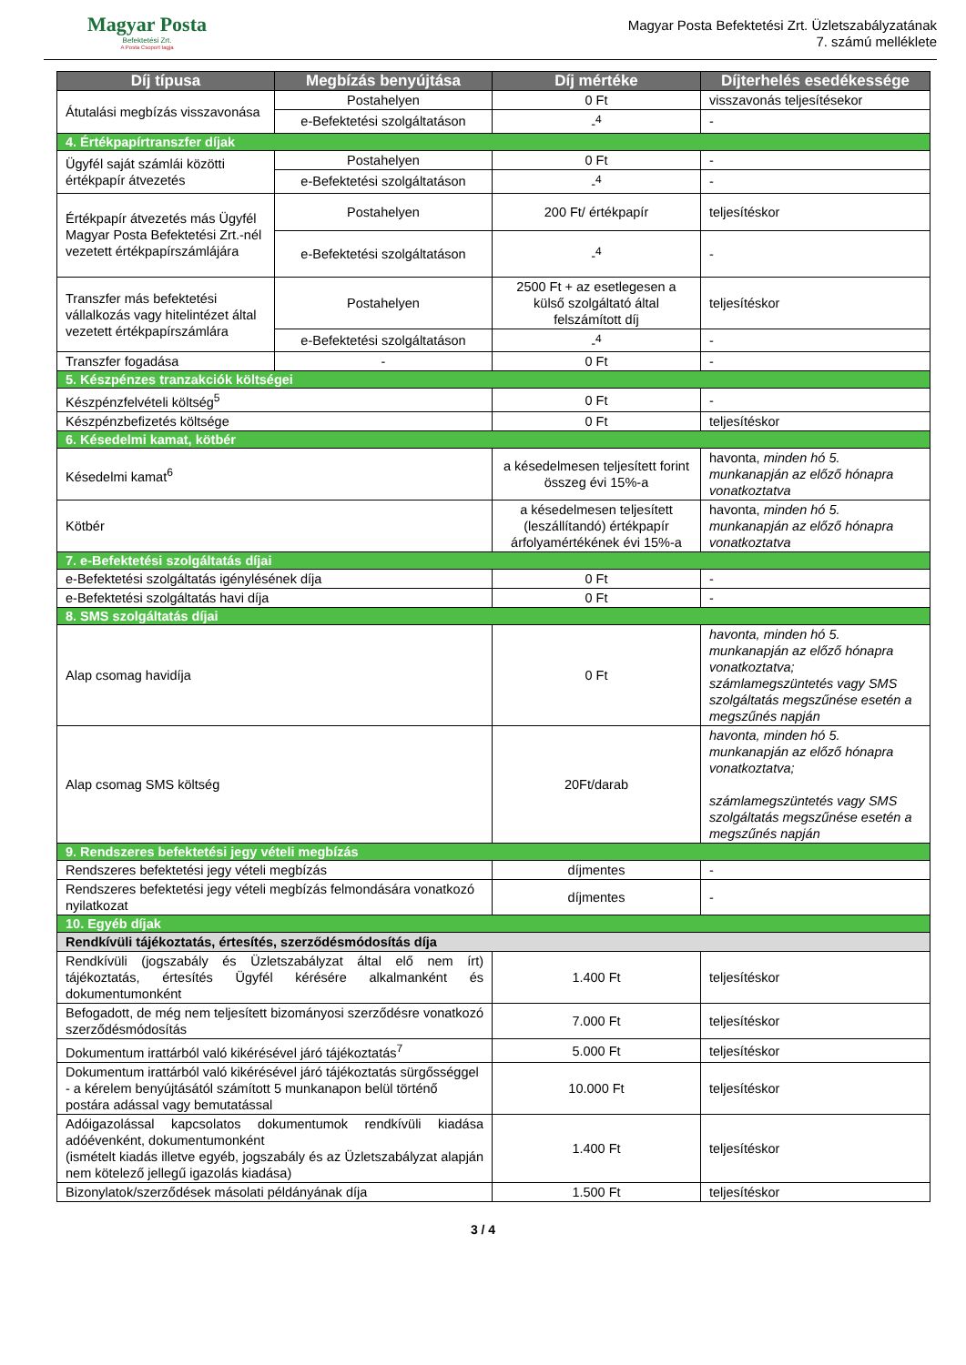Magyar Posta
Befektetési Zrt.
A Posta Csoport tagja
Magyar Posta Befektetési Zrt. Üzletszabályzatának
7. számú melléklete
| Díj típusa | Megbízás benyújtása | Díj mértéke | Díjterhelés esedékessége |
| --- | --- | --- | --- |
| Átutalási megbízás visszavonása | Postahelyen | 0 Ft | visszavonás teljesítésekor |
| | e-Befektetési szolgáltatáson | -<sup>4</sup> | - |
| 4. Értékpapírtranszfer díjak | | | |
| Ügyfél saját számlái közötti értékpapír átvezetés | Postahelyen | 0 Ft | - |
| | e-Befektetési szolgáltatáson | -<sup>4</sup> | - |
| Értékpapír átvezetés más Ügyfél Magyar Posta Befektetési Zrt.-nél vezetett értékpapírszámlájára | Postahelyen | 200 Ft/ értékpapír | teljesítéskor |
| | e-Befektetési szolgáltatáson | -<sup>4</sup> | - |
| Transzfer más befektetési vállalkozás vagy hitelintézet által vezetett értékpapírszámlára | Postahelyen | 2500 Ft + az esetlegesen a külső szolgáltató által felszámított díj | teljesítéskor |
| | e-Befektetési szolgáltatáson | -<sup>4</sup> | - |
| Transzfer fogadása | - | 0 Ft | - |
| 5. Készpénzes tranzakciók költségei | | | |
| Készpénzfelvételi költség<sup>5</sup> | | 0 Ft | - |
| Készpénzbefizetés költsége | | 0 Ft | teljesítéskor |
| 6. Késedelmi kamat, kötbér | | | |
| Késedelmi kamat<sup>6</sup> | | a késedelmesen teljesített forint összeg évi 15%-a | havonta, minden hó 5. munkanapján az előző hónapra vonatkoztatva |
| Kötbér | | a késedelmesen teljesített (leszállítandó) értékpapír árfolyamértékének évi 15%-a | havonta, minden hó 5. munkanapján az előző hónapra vonatkoztatva |
| 7. e-Befektetési szolgáltatás díjai | | | |
| e-Befektetési szolgáltatás igénylésének díja | | 0 Ft | - |
| e-Befektetési szolgáltatás havi díja | | 0 Ft | - |
| 8. SMS szolgáltatás díjai | | | |
| Alap csomag havidíja | | 0 Ft | havonta, minden hó 5. munkanapján az előző hónapra vonatkoztatva; számlamegszüntetés vagy SMS szolgáltatás megszűnése esetén a megszűnés napján |
| Alap csomag SMS költség | | 20Ft/darab | havonta, minden hó 5. munkanapján az előző hónapra vonatkoztatva; számlamegszüntetés vagy SMS szolgáltatás megszűnése esetén a megszűnés napján |
| 9. Rendszeres befektetési jegy vételi megbízás | | | |
| Rendszeres befektetési jegy vételi megbízás | | díjmentes | - |
| Rendszeres befektetési jegy vételi megbízás felmondására vonatkozó nyilatkozat | | díjmentes | - |
| 10. Egyéb díjak | | | |
| Rendkívüli tájékoztatás, értesítés, szerződésmódosítás díja | | | |
| Rendkívüli (jogszabály és Üzletszabályzat által elő nem írt) tájékoztatás, értesítés Ügyfél kérésére alkalmanként és dokumentumonként | | 1.400 Ft | teljesítéskor |
| Befogadott, de még nem teljesített bizományosi szerződésre vonatkozó szerződésmódosítás | | 7.000 Ft | teljesítéskor |
| Dokumentum irattárból való kikérésével járó tájékoztatás<sup>7</sup> | | 5.000 Ft | teljesítéskor |
| Dokumentum irattárból való kikérésével járó tájékoztatás sürgősséggel - a kérelem benyújtásától számított 5 munkanapon belül történő postára adással vagy bemutatással | | 10.000 Ft | teljesítéskor |
| Adóigazolással kapcsolatos dokumentumok rendkívüli kiadása adóévenként, dokumentumonként (ismételt kiadás illetve egyéb, jogszabály és az Üzletszabályzat alapján nem kötelező jellegű igazolás kiadása) | | 1.400 Ft | teljesítéskor |
| Bizonylatok/szerződések másolati példányának díja | | 1.500 Ft | teljesítéskor |
3 / 4